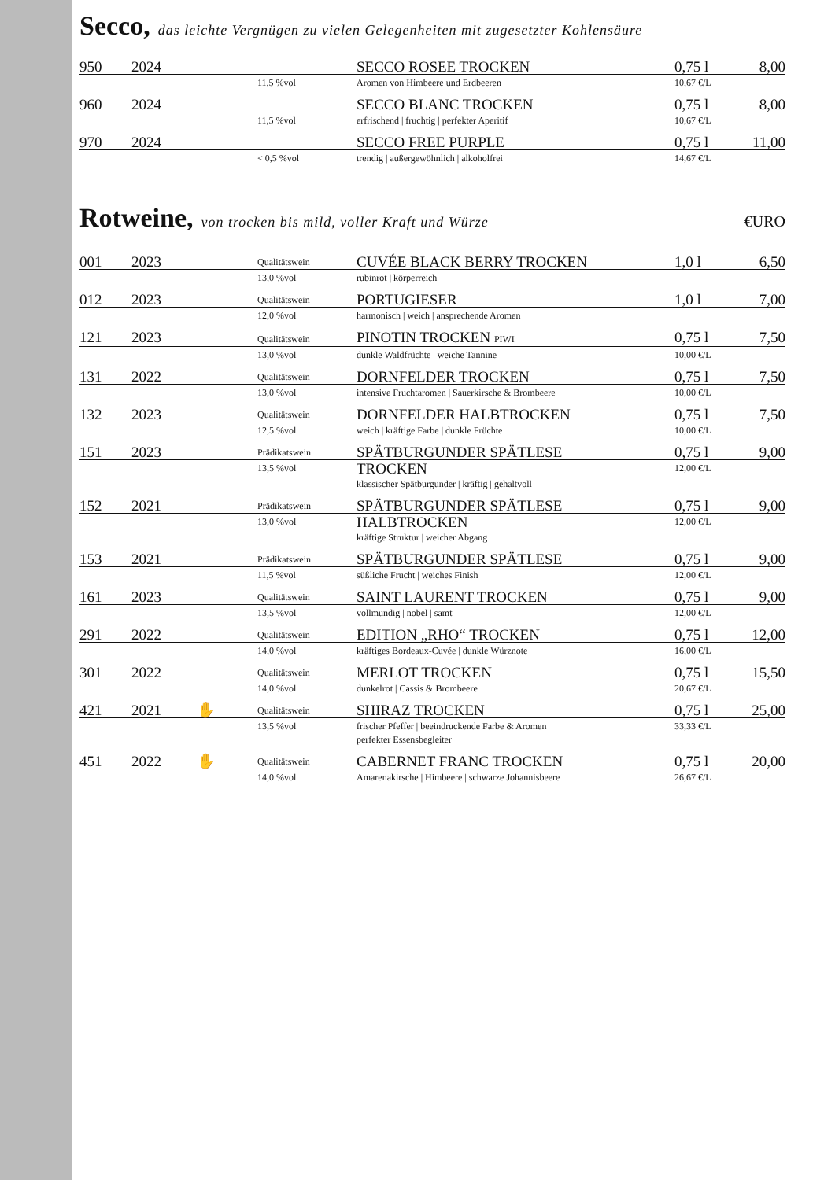Secco, das leichte Vergnügen zu vielen Gelegenheiten mit zugesetzter Kohlensäure
| 950 | 2024 | | SECCO ROSEE TROCKEN | 0,75 l | 8,00 |
| | | 11,5 %vol | Aromen von Himbeere und Erdbeeren | 10,67 €/L | |
| 960 | 2024 | | SECCO BLANC TROCKEN | 0,75 l | 8,00 |
| | | 11,5 %vol | erfrischend / fruchtig / perfekter Aperitif | 10,67 €/L | |
| 970 | 2024 | | SECCO FREE PURPLE | 0,75 l | 11,00 |
| | | < 0,5 %vol | trendig / außergewöhnlich / alkoholfrei | 14,67 €/L | |
Rotweine, von trocken bis mild, voller Kraft und Würze €URO
| 001 | 2023 | Qualitätswein | CUVÉE BLACK BERRY TROCKEN | 1,0 l | 6,50 |
| | | 13,0 %vol | rubinrot / körperreich | | |
| 012 | 2023 | Qualitätswein | PORTUGIESER | 1,0 l | 7,00 |
| | | 12,0 %vol | harmonisch / weich / ansprechende Aromen | | |
| 121 | 2023 | Qualitätswein | PINOTIN TROCKEN PIWI | 0,75 l | 7,50 |
| | | 13,0 %vol | dunkle Waldfrüchte / weiche Tannine | 10,00 €/L | |
| 131 | 2022 | Qualitätswein | DORNFELDER TROCKEN | 0,75 l | 7,50 |
| | | 13,0 %vol | intensive Fruchtaromen / Sauerkirsche & Brombeere | 10,00 €/L | |
| 132 | 2023 | Qualitätswein | DORNFELDER HALBTROCKEN | 0,75 l | 7,50 |
| | | 12,5 %vol | weich / kräftige Farbe / dunkle Früchte | 10,00 €/L | |
| 151 | 2023 | Prädikatswein | SPÄTBURGUNDER SPÄTLESE | 0,75 l | 9,00 |
| | | 13,5 %vol | TROCKEN klassischer Spätburgunder / kräftig / gehaltvoll | 12,00 €/L | |
| 152 | 2021 | Prädikatswein | SPÄTBURGUNDER SPÄTLESE | 0,75 l | 9,00 |
| | | 13,0 %vol | HALBTROCKEN kräftige Struktur / weicher Abgang | 12,00 €/L | |
| 153 | 2021 | Prädikatswein | SPÄTBURGUNDER SPÄTLESE | 0,75 l | 9,00 |
| | | 11,5 %vol | süßliche Frucht / weiches Finish | 12,00 €/L | |
| 161 | 2023 | Qualitätswein | SAINT LAURENT TROCKEN | 0,75 l | 9,00 |
| | | 13,5 %vol | vollmundig / nobel / samt | 12,00 €/L | |
| 291 | 2022 | Qualitätswein | EDITION „RHO“ TROCKEN | 0,75 l | 12,00 |
| | | 14,0 %vol | kräftiges Bordeaux-Cuvée / dunkle Würznote | 16,00 €/L | |
| 301 | 2022 | Qualitätswein | MERLOT TROCKEN | 0,75 l | 15,50 |
| | | 14,0 %vol | dunkelrot / Cassis & Brombeere | 20,67 €/L | |
| 421 | 2021 ✋ | Qualitätswein | SHIRAZ TROCKEN | 0,75 l | 25,00 |
| | | 13,5 %vol | frischer Pfeffer / beeindruckende Farbe & Aromen perfekter Essensbegleiter | 33,33 €/L | |
| 451 | 2022 ✋ | Qualitätswein | CABERNET FRANC TROCKEN | 0,75 l | 20,00 |
| | | 14,0 %vol | Amarenakirsche / Himbeere / schwarze Johannisbeere | 26,67 €/L | |